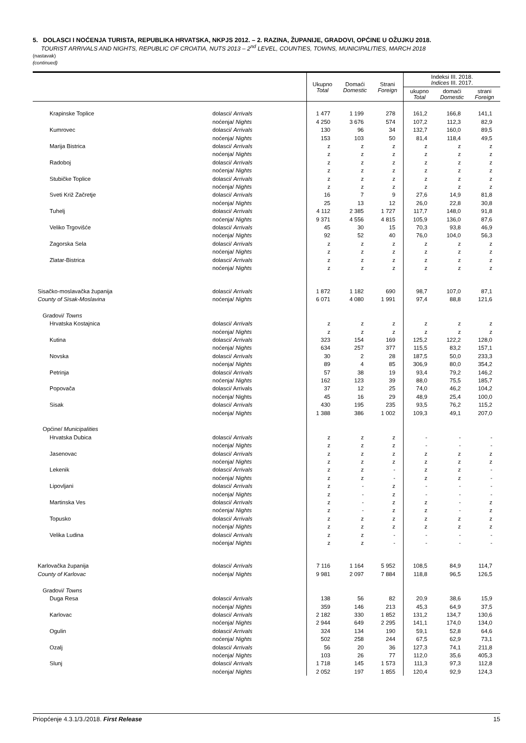5. DOLASCI I NOĆENJA TURISTA, REPUBLIKA HRVATSKA, NKPJS 2012. – 2. RAZINA, ŽUPANIJE, GRADOVI, OPĆINE U OŽUJKU 2018.
TOURIST ARRIVALS AND NIGHTS, REPUBLIC OF CROATIA, NUTS 2013 – 2<sup>nd</sup> LEVEL, COUNTIES, TOWNS, MUNICIPALITIES, MARCH 2018
(nastavak)
(continued)
| | | Ukupno Total | Domaći Domestic | Strani Foreign | Indeksi III. 2018. Indices III. 2017. | | |
| --- | --- | --- | --- | --- | --- | --- | --- |
| | | | | | ukupno Total | domaći Domestic | strani Foreign |
| Krapinske Toplice | dolasci/ Arrivals | 1 477 | 1 199 | 278 | 161,2 | 166,8 | 141,1 |
| | noćenja/ Nights | 4 250 | 3 676 | 574 | 107,2 | 112,3 | 82,9 |
| Kumrovec | dolasci/ Arrivals | 130 | 96 | 34 | 132,7 | 160,0 | 89,5 |
| | noćenja/ Nights | 153 | 103 | 50 | 81,4 | 118,4 | 49,5 |
| Marija Bistrica | dolasci/ Arrivals | z | z | z | z | z | z |
| | noćenja/ Nights | z | z | z | z | z | z |
| Radoboj | dolasci/ Arrivals | z | z | z | z | z | z |
| | noćenja/ Nights | z | z | z | z | z | z |
| Stubičke Toplice | dolasci/ Arrivals | z | z | z | z | z | z |
| | noćenja/ Nights | z | z | z | z | z | z |
| Sveti Križ Začretje | dolasci/ Arrivals | 16 | 7 | 9 | 27,6 | 14,9 | 81,8 |
| | noćenja/ Nights | 25 | 13 | 12 | 26,0 | 22,8 | 30,8 |
| Tuhelj | dolasci/ Arrivals | 4 112 | 2 385 | 1 727 | 117,7 | 148,0 | 91,8 |
| | noćenja/ Nights | 9 371 | 4 556 | 4 815 | 105,9 | 136,0 | 87,6 |
| Veliko Trgovišće | dolasci/ Arrivals | 45 | 30 | 15 | 70,3 | 93,8 | 46,9 |
| | noćenja/ Nights | 92 | 52 | 40 | 76,0 | 104,0 | 56,3 |
| Zagorska Sela | dolasci/ Arrivals | z | z | z | z | z | z |
| | noćenja/ Nights | z | z | z | z | z | z |
| Zlatar-Bistrica | dolasci/ Arrivals | z | z | z | z | z | z |
| | noćenja/ Nights | z | z | z | z | z | z |
| Sisačko-moslavačka županija | dolasci/ Arrivals | 1 872 | 1 182 | 690 | 98,7 | 107,0 | 87,1 |
| County of Sisak-Moslavina | noćenja/ Nights | 6 071 | 4 080 | 1 991 | 97,4 | 88,8 | 121,6 |
| Gradovi/ Towns | | | | | | | |
| Hrvatska Kostajnica | dolasci/ Arrivals | z | z | z | z | z | z |
| | noćenja/ Nights | z | z | z | z | z | z |
| Kutina | dolasci/ Arrivals | 323 | 154 | 169 | 125,2 | 122,2 | 128,0 |
| | noćenja/ Nights | 634 | 257 | 377 | 115,5 | 83,2 | 157,1 |
| Novska | dolasci/ Arrivals | 30 | 2 | 28 | 187,5 | 50,0 | 233,3 |
| | noćenja/ Nights | 89 | 4 | 85 | 306,9 | 80,0 | 354,2 |
| Petrinja | dolasci/ Arrivals | 57 | 38 | 19 | 93,4 | 79,2 | 146,2 |
| | noćenja/ Nights | 162 | 123 | 39 | 88,0 | 75,5 | 185,7 |
| Popovača | dolasci/ Arrivals | 37 | 12 | 25 | 74,0 | 46,2 | 104,2 |
| | noćenja/ Nights | 45 | 16 | 29 | 48,9 | 25,4 | 100,0 |
| Sisak | dolasci/ Arrivals | 430 | 195 | 235 | 93,5 | 76,2 | 115,2 |
| | noćenja/ Nights | 1 388 | 386 | 1 002 | 109,3 | 49,1 | 207,0 |
| Općine/ Municipalities | | | | | | | |
| Hrvatska Dubica | dolasci/ Arrivals | z | z | z | - | - | - |
| | noćenja/ Nights | z | z | z | - | - | - |
| Jasenovac | dolasci/ Arrivals | z | z | z | z | z | z |
| | noćenja/ Nights | z | z | z | z | z | z |
| Lekenik | dolasci/ Arrivals | z | z | - | z | z | - |
| | noćenja/ Nights | z | z | - | z | z | - |
| Lipovljani | dolasci/ Arrivals | z | - | z | - | - | - |
| | noćenja/ Nights | z | - | z | - | - | - |
| Martinska Ves | dolasci/ Arrivals | z | - | z | z | - | z |
| | noćenja/ Nights | z | - | z | z | - | z |
| Topusko | dolasci/ Arrivals | z | z | z | z | z | z |
| | noćenja/ Nights | z | z | z | z | z | z |
| Velika Ludina | dolasci/ Arrivals | z | z | - | - | - | - |
| | noćenja/ Nights | z | z | - | - | - | - |
| Karlovačka županija | dolasci/ Arrivals | 7 116 | 1 164 | 5 952 | 108,5 | 84,9 | 114,7 |
| County of Karlovac | noćenja/ Nights | 9 981 | 2 097 | 7 884 | 118,8 | 96,5 | 126,5 |
| Gradovi/ Towns | | | | | | | |
| Duga Resa | dolasci/ Arrivals | 138 | 56 | 82 | 20,9 | 38,6 | 15,9 |
| | noćenja/ Nights | 359 | 146 | 213 | 45,3 | 64,9 | 37,5 |
| Karlovac | dolasci/ Arrivals | 2 182 | 330 | 1 852 | 131,2 | 134,7 | 130,6 |
| | noćenja/ Nights | 2 944 | 649 | 2 295 | 141,1 | 174,0 | 134,0 |
| Ogulin | dolasci/ Arrivals | 324 | 134 | 190 | 59,1 | 52,8 | 64,6 |
| | noćenja/ Nights | 502 | 258 | 244 | 67,5 | 62,9 | 73,1 |
| Ozalj | dolasci/ Arrivals | 56 | 20 | 36 | 127,3 | 74,1 | 211,8 |
| | noćenja/ Nights | 103 | 26 | 77 | 112,0 | 35,6 | 405,3 |
| Slunj | dolasci/ Arrivals | 1 718 | 145 | 1 573 | 111,3 | 97,3 | 112,8 |
| | noćenja/ Nights | 2 052 | 197 | 1 855 | 120,4 | 92,9 | 124,3 |
Priopćenje 4.3.1/3./2018. First Release 15